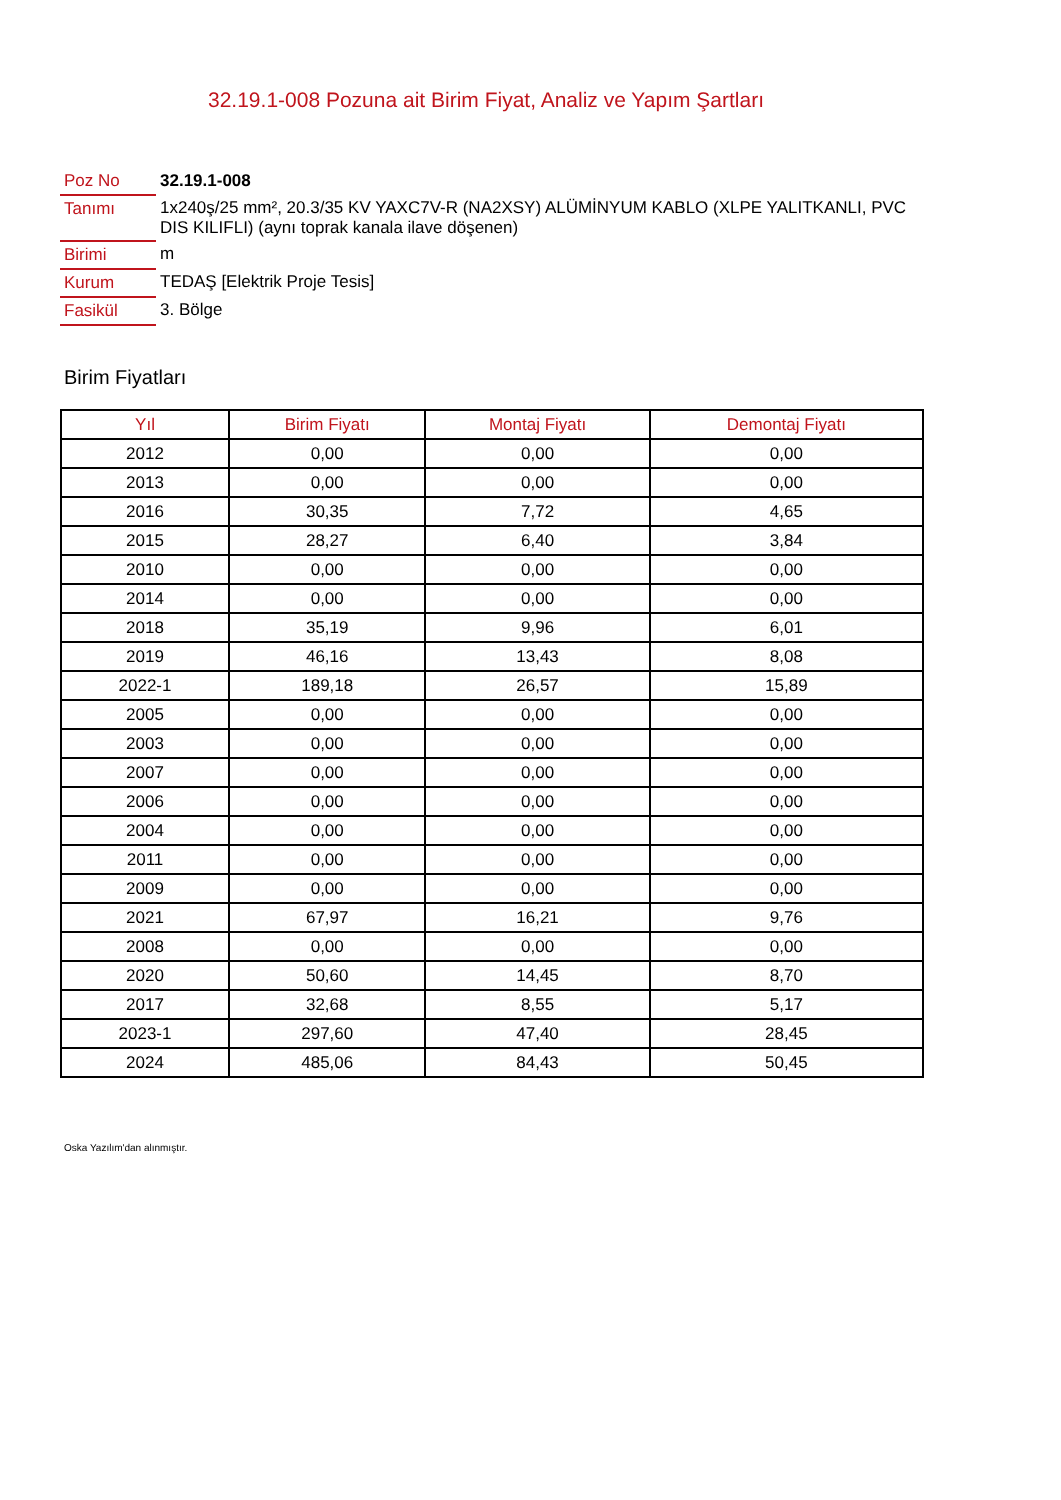32.19.1-008 Pozuna ait Birim Fiyat, Analiz ve Yapım Şartları
| Poz No | 32.19.1-008 |
| Tanımı | 1x240ş/25 mm², 20.3/35 KV YAXC7V-R (NA2XSY) ALÜMİNYUM KABLO (XLPE YALITKANLI, PVC DIS KILIFLI) (aynı toprak kanala ilave döşenen) |
| Birimi | m |
| Kurum | TEDAŞ [Elektrik Proje Tesis] |
| Fasikül | 3. Bölge |
Birim Fiyatları
| Yıl | Birim Fiyatı | Montaj Fiyatı | Demontaj Fiyatı |
| --- | --- | --- | --- |
| 2012 | 0,00 | 0,00 | 0,00 |
| 2013 | 0,00 | 0,00 | 0,00 |
| 2016 | 30,35 | 7,72 | 4,65 |
| 2015 | 28,27 | 6,40 | 3,84 |
| 2010 | 0,00 | 0,00 | 0,00 |
| 2014 | 0,00 | 0,00 | 0,00 |
| 2018 | 35,19 | 9,96 | 6,01 |
| 2019 | 46,16 | 13,43 | 8,08 |
| 2022-1 | 189,18 | 26,57 | 15,89 |
| 2005 | 0,00 | 0,00 | 0,00 |
| 2003 | 0,00 | 0,00 | 0,00 |
| 2007 | 0,00 | 0,00 | 0,00 |
| 2006 | 0,00 | 0,00 | 0,00 |
| 2004 | 0,00 | 0,00 | 0,00 |
| 2011 | 0,00 | 0,00 | 0,00 |
| 2009 | 0,00 | 0,00 | 0,00 |
| 2021 | 67,97 | 16,21 | 9,76 |
| 2008 | 0,00 | 0,00 | 0,00 |
| 2020 | 50,60 | 14,45 | 8,70 |
| 2017 | 32,68 | 8,55 | 5,17 |
| 2023-1 | 297,60 | 47,40 | 28,45 |
| 2024 | 485,06 | 84,43 | 50,45 |
Oska Yazılım'dan alınmıştır.